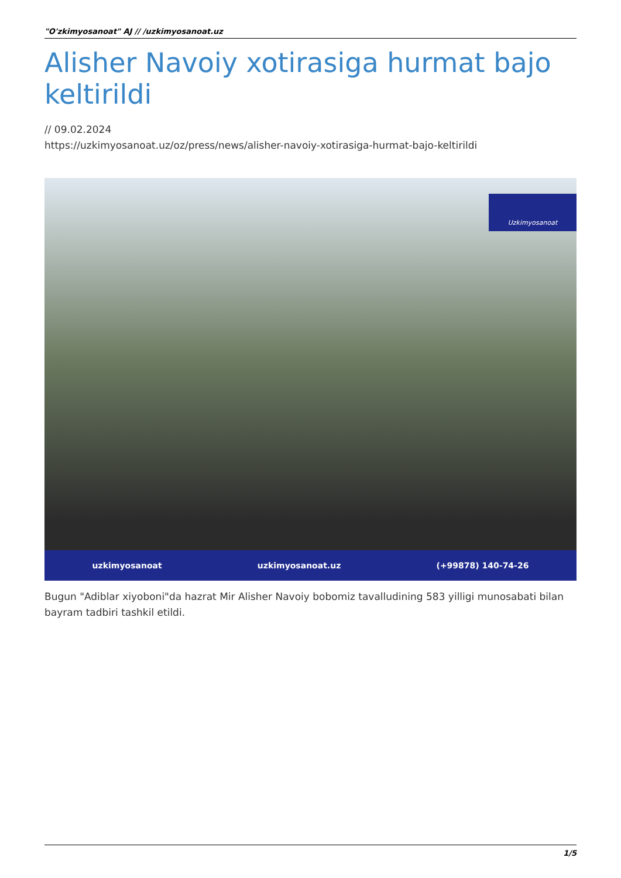"O'zkimyosanoat" AJ // /uzkimyosanoat.uz
Alisher Navoiy xotirasiga hurmat bajo keltirildi
// 09.02.2024
https://uzkimyosanoat.uz/oz/press/news/alisher-navoiy-xotirasiga-hurmat-bajo-keltirildi
Uzkimyosanoat
uzkimyosanoat uzkimyosanoat.uz (+99878) 140-74-26
Bugun "Adiblar xiyoboni"da hazrat Mir Alisher Navoiy bobomiz tavalludining 583 yilligi munosabati bilan bayram tadbiri tashkil etildi.
1/5